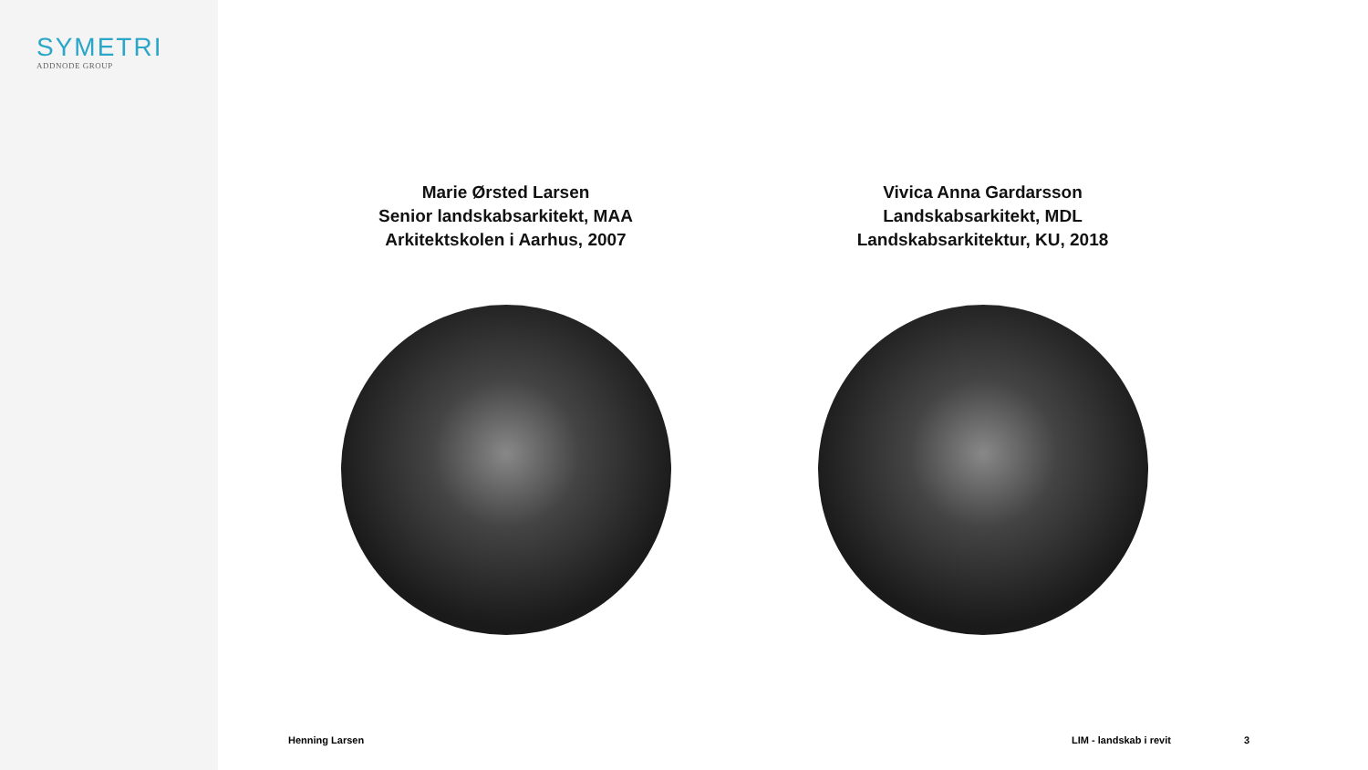SYMETRI
ADDNODE GROUP
Marie Ørsted Larsen
Senior landskabsarkitekt, MAA
Arkitektskolen i Aarhus, 2007
Vivica Anna Gardarsson
Landskabsarkitekt, MDL
Landskabsarkitektur, KU, 2018
Henning Larsen LIM - landskab i revit 3